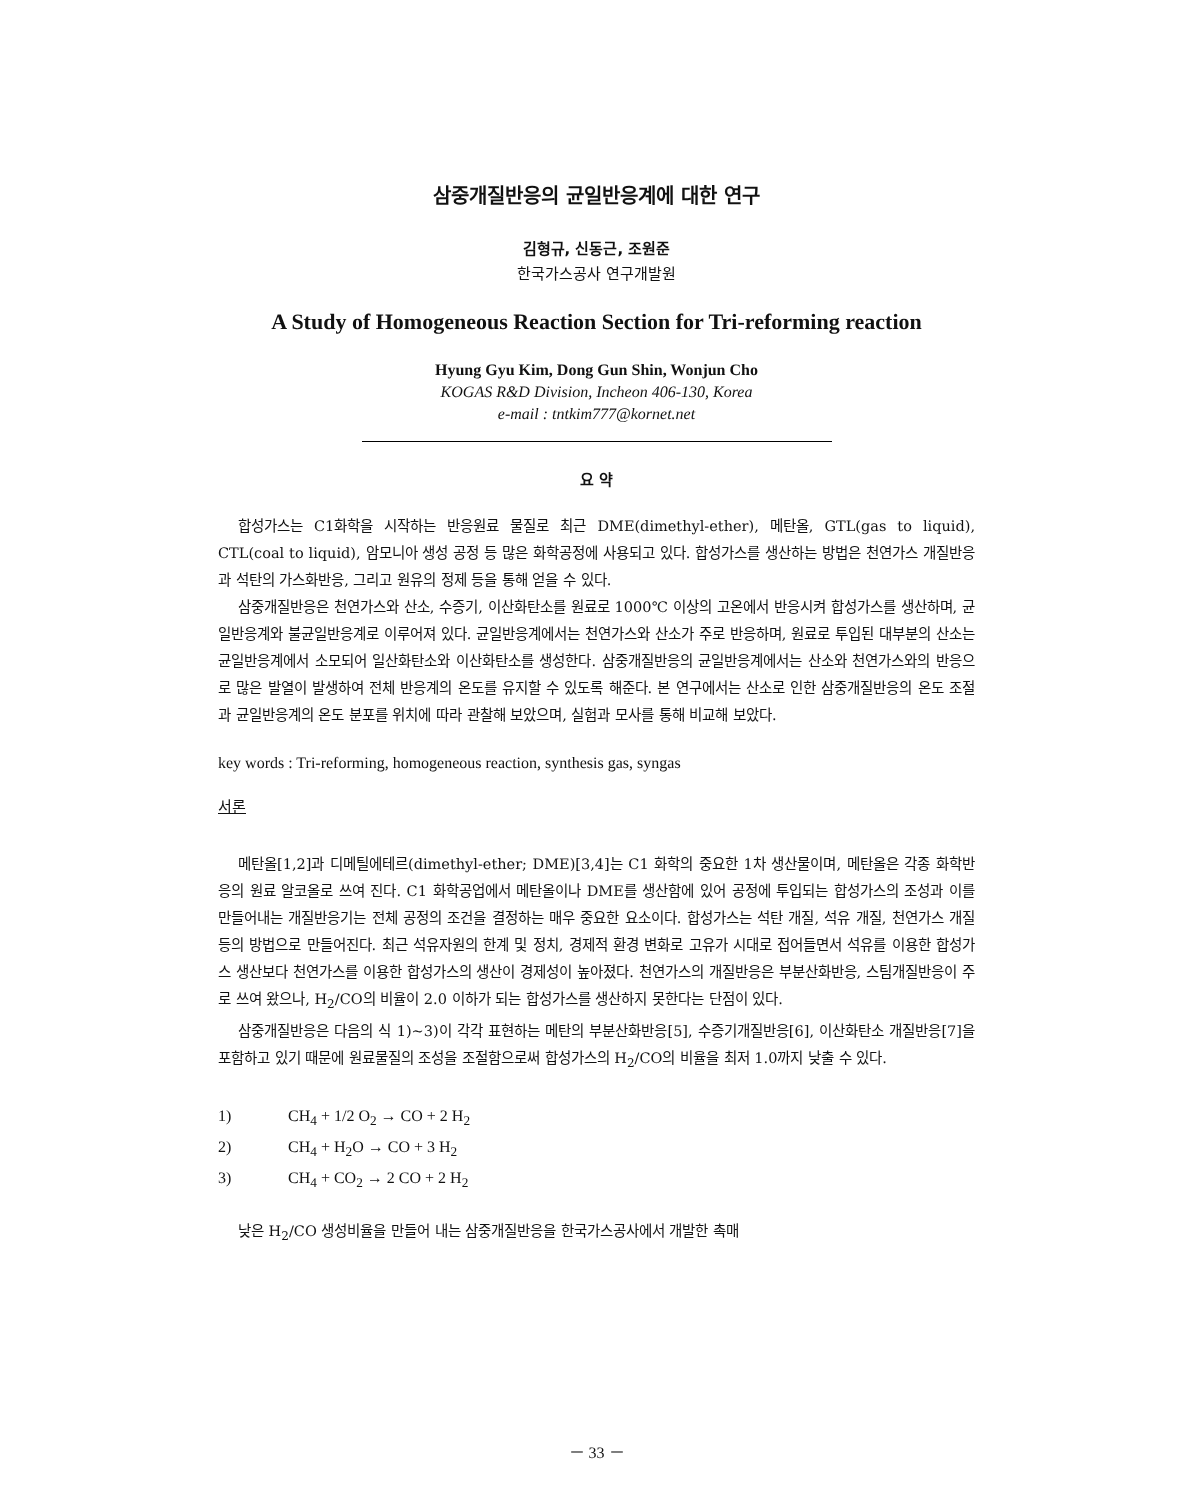삼중개질반응의 균일반응계에 대한 연구
김형규, 신동근, 조원준
한국가스공사 연구개발원
A Study of Homogeneous Reaction Section for Tri-reforming reaction
Hyung Gyu Kim, Dong Gun Shin, Wonjun Cho
KOGAS R&D Division, Incheon 406-130, Korea
e-mail : tntkim777@kornet.net
요 약
합성가스는 C1화학을 시작하는 반응원료 물질로 최근 DME(dimethyl-ether), 메탄올, GTL(gas to liquid), CTL(coal to liquid), 암모니아 생성 공정 등 많은 화학공정에 사용되고 있다. 합성가스를 생산하는 방법은 천연가스 개질반응과 석탄의 가스화반응, 그리고 원유의 정제 등을 통해 얻을 수 있다.
삼중개질반응은 천연가스와 산소, 수증기, 이산화탄소를 원료로 1000℃ 이상의 고온에서 반응시켜 합성가스를 생산하며, 균일반응계와 불균일반응계로 이루어져 있다. 균일반응계에서는 천연가스와 산소가 주로 반응하며, 원료로 투입된 대부분의 산소는 균일반응계에서 소모되어 일산화탄소와 이산화탄소를 생성한다. 삼중개질반응의 균일반응계에서는 산소와 천연가스와의 반응으로 많은 발열이 발생하여 전체 반응계의 온도를 유지할 수 있도록 해준다. 본 연구에서는 산소로 인한 삼중개질반응의 온도 조절과 균일반응계의 온도 분포를 위치에 따라 관찰해 보았으며, 실험과 모사를 통해 비교해 보았다.
key words : Tri-reforming, homogeneous reaction, synthesis gas, syngas
서론
메탄올[1,2]과 디메틸에테르(dimethyl-ether; DME)[3,4]는 C1 화학의 중요한 1차 생산물이며, 메탄올은 각종 화학반응의 원료 알코올로 쓰여 진다. C1 화학공업에서 메탄올이나 DME를 생산함에 있어 공정에 투입되는 합성가스의 조성과 이를 만들어내는 개질반응기는 전체 공정의 조건을 결정하는 매우 중요한 요소이다. 합성가스는 석탄 개질, 석유 개질, 천연가스 개질 등의 방법으로 만들어진다. 최근 석유자원의 한계 및 정치, 경제적 환경 변화로 고유가 시대로 접어들면서 석유를 이용한 합성가스 생산보다 천연가스를 이용한 합성가스의 생산이 경제성이 높아졌다. 천연가스의 개질반응은 부분산화반응, 스팀개질반응이 주로 쓰여 왔으나, H<sub>2</sub>/CO의 비율이 2.0 이하가 되는 합성가스를 생산하지 못한다는 단점이 있다.
삼중개질반응은 다음의 식 1)~3)이 각각 표현하는 메탄의 부분산화반응[5], 수증기개질반응[6], 이산화탄소 개질반응[7]을 포함하고 있기 때문에 원료물질의 조성을 조절함으로써 합성가스의 H<sub>2</sub>/CO의 비율을 최저 1.0까지 낮출 수 있다.
1) CH<sub>4</sub> + 1/2 O<sub>2</sub> → CO + 2 H<sub>2</sub>
2) CH<sub>4</sub> + H<sub>2</sub>O → CO + 3 H<sub>2</sub>
3) CH<sub>4</sub> + CO<sub>2</sub> → 2 CO + 2 H<sub>2</sub>
낮은 H<sub>2</sub>/CO 생성비율을 만들어 내는 삼중개질반응을 한국가스공사에서 개발한 촉매
－ 33 －